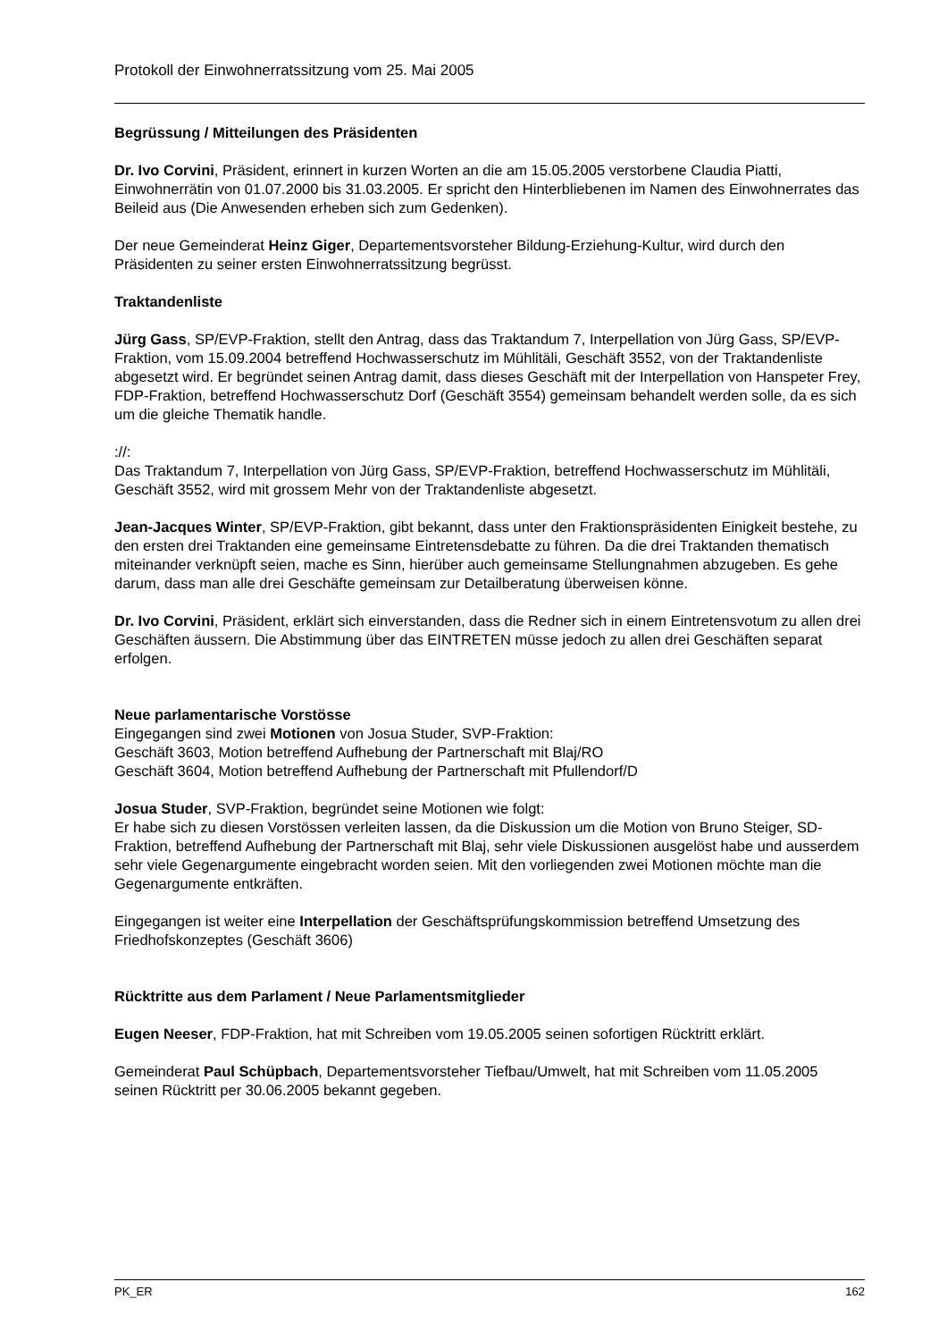Protokoll der Einwohnerratssitzung vom 25. Mai 2005
Begrüssung / Mitteilungen des Präsidenten
Dr. Ivo Corvini, Präsident, erinnert in kurzen Worten an die am 15.05.2005 verstorbene Claudia Piatti, Einwohnerrätin von 01.07.2000 bis 31.03.2005. Er spricht den Hinterbliebenen im Namen des Einwohnerrates das Beileid aus (Die Anwesenden erheben sich zum Gedenken).
Der neue Gemeinderat Heinz Giger, Departementsvorsteher Bildung-Erziehung-Kultur, wird durch den Präsidenten zu seiner ersten Einwohnerratssitzung begrüsst.
Traktandenliste
Jürg Gass, SP/EVP-Fraktion, stellt den Antrag, dass das Traktandum 7, Interpellation von Jürg Gass, SP/EVP-Fraktion, vom 15.09.2004 betreffend Hochwasserschutz im Mühlitäli, Geschäft 3552, von der Traktandenliste abgesetzt wird. Er begründet seinen Antrag damit, dass dieses Geschäft mit der Interpellation von Hanspeter Frey, FDP-Fraktion, betreffend Hochwasserschutz Dorf (Geschäft 3554) gemeinsam behandelt werden solle, da es sich um die gleiche Thematik handle.
://:
Das Traktandum 7, Interpellation von Jürg Gass, SP/EVP-Fraktion, betreffend Hochwasserschutz im Mühlitäli, Geschäft 3552, wird mit grossem Mehr von der Traktandenliste abgesetzt.
Jean-Jacques Winter, SP/EVP-Fraktion, gibt bekannt, dass unter den Fraktionspräsidenten Einigkeit bestehe, zu den ersten drei Traktanden eine gemeinsame Eintretensdebatte zu führen. Da die drei Traktanden thematisch miteinander verknüpft seien, mache es Sinn, hierüber auch gemeinsame Stellungnahmen abzugeben. Es gehe darum, dass man alle drei Geschäfte gemeinsam zur Detailberatung überweisen könne.
Dr. Ivo Corvini, Präsident, erklärt sich einverstanden, dass die Redner sich in einem Eintretensvotum zu allen drei Geschäften äussern. Die Abstimmung über das EINTRETEN müsse jedoch zu allen drei Geschäften separat erfolgen.
Neue parlamentarische Vorstösse
Eingegangen sind zwei Motionen von Josua Studer, SVP-Fraktion:
Geschäft 3603, Motion betreffend Aufhebung der Partnerschaft mit Blaj/RO
Geschäft 3604, Motion betreffend Aufhebung der Partnerschaft mit Pfullendorf/D
Josua Studer, SVP-Fraktion, begründet seine Motionen wie folgt:
Er habe sich zu diesen Vorstössen verleiten lassen, da die Diskussion um die Motion von Bruno Steiger, SD-Fraktion, betreffend Aufhebung der Partnerschaft mit Blaj, sehr viele Diskussionen ausgelöst habe und ausserdem sehr viele Gegenargumente eingebracht worden seien. Mit den vorliegenden zwei Motionen möchte man die Gegenargumente entkräften.
Eingegangen ist weiter eine Interpellation der Geschäftsprüfungskommission betreffend Umsetzung des Friedhofskonzeptes (Geschäft 3606)
Rücktritte aus dem Parlament / Neue Parlamentsmitglieder
Eugen Neeser, FDP-Fraktion, hat mit Schreiben vom 19.05.2005 seinen sofortigen Rücktritt erklärt.
Gemeinderat Paul Schüpbach, Departementsvorsteher Tiefbau/Umwelt, hat mit Schreiben vom 11.05.2005 seinen Rücktritt per 30.06.2005 bekannt gegeben.
PK_ER 162